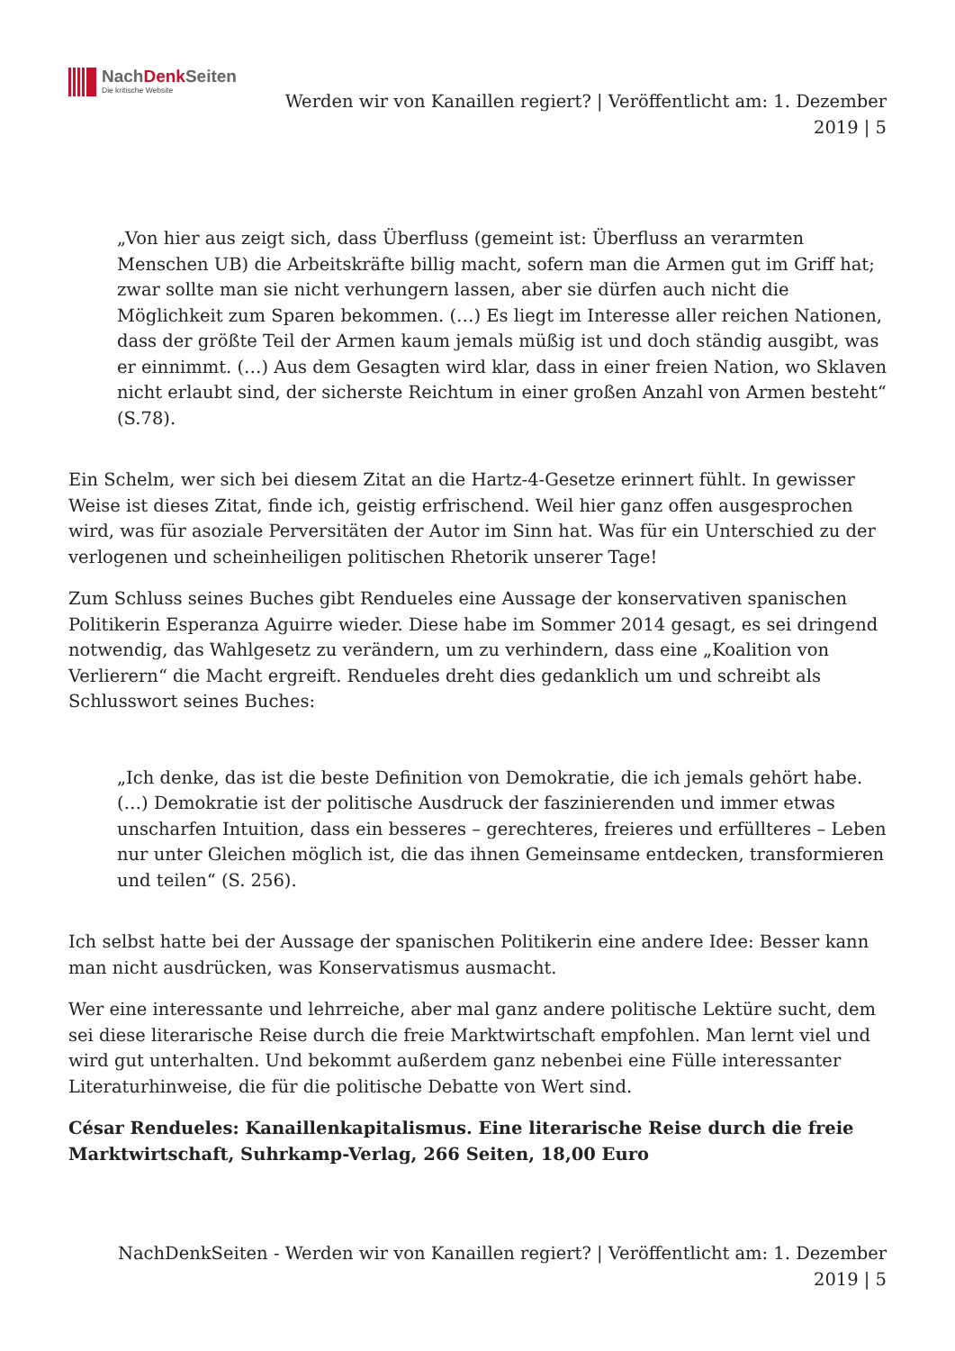NachDenk Seiten
Die kritische Website
Werden wir von Kanaillen regiert? | Veröffentlicht am: 1. Dezember 2019 | 5
„Von hier aus zeigt sich, dass Überfluss (gemeint ist: Überfluss an verarmten Menschen UB) die Arbeitskräfte billig macht, sofern man die Armen gut im Griff hat; zwar sollte man sie nicht verhungern lassen, aber sie dürfen auch nicht die Möglichkeit zum Sparen bekommen. (…) Es liegt im Interesse aller reichen Nationen, dass der größte Teil der Armen kaum jemals müßig ist und doch ständig ausgibt, was er einnimmt. (…) Aus dem Gesagten wird klar, dass in einer freien Nation, wo Sklaven nicht erlaubt sind, der sicherste Reichtum in einer großen Anzahl von Armen besteht“ (S.78).
Ein Schelm, wer sich bei diesem Zitat an die Hartz-4-Gesetze erinnert fühlt. In gewisser Weise ist dieses Zitat, finde ich, geistig erfrischend. Weil hier ganz offen ausgesprochen wird, was für asoziale Perversitäten der Autor im Sinn hat. Was für ein Unterschied zu der verlogenen und scheinheiligen politischen Rhetorik unserer Tage!
Zum Schluss seines Buches gibt Rendueles eine Aussage der konservativen spanischen Politikerin Esperanza Aguirre wieder. Diese habe im Sommer 2014 gesagt, es sei dringend notwendig, das Wahlgesetz zu verändern, um zu verhindern, dass eine „Koalition von Verlierern“ die Macht ergreift. Rendueles dreht dies gedanklich um und schreibt als Schlusswort seines Buches:
„Ich denke, das ist die beste Definition von Demokratie, die ich jemals gehört habe. (…) Demokratie ist der politische Ausdruck der faszinierenden und immer etwas unscharfen Intuition, dass ein besseres – gerechteres, freieres und erfüllteres – Leben nur unter Gleichen möglich ist, die das ihnen Gemeinsame entdecken, transformieren und teilen“ (S. 256).
Ich selbst hatte bei der Aussage der spanischen Politikerin eine andere Idee: Besser kann man nicht ausdrücken, was Konservatismus ausmacht.
Wer eine interessante und lehrreiche, aber mal ganz andere politische Lektüre sucht, dem sei diese literarische Reise durch die freie Marktwirtschaft empfohlen. Man lernt viel und wird gut unterhalten. Und bekommt außerdem ganz nebenbei eine Fülle interessanter Literaturhinweise, die für die politische Debatte von Wert sind.
César Rendueles: Kanaillenkapitalismus. Eine literarische Reise durch die freie Marktwirtschaft, Suhrkamp-Verlag, 266 Seiten, 18,00 Euro
NachDenkSeiten - Werden wir von Kanaillen regiert? | Veröffentlicht am: 1. Dezember 2019 | 5